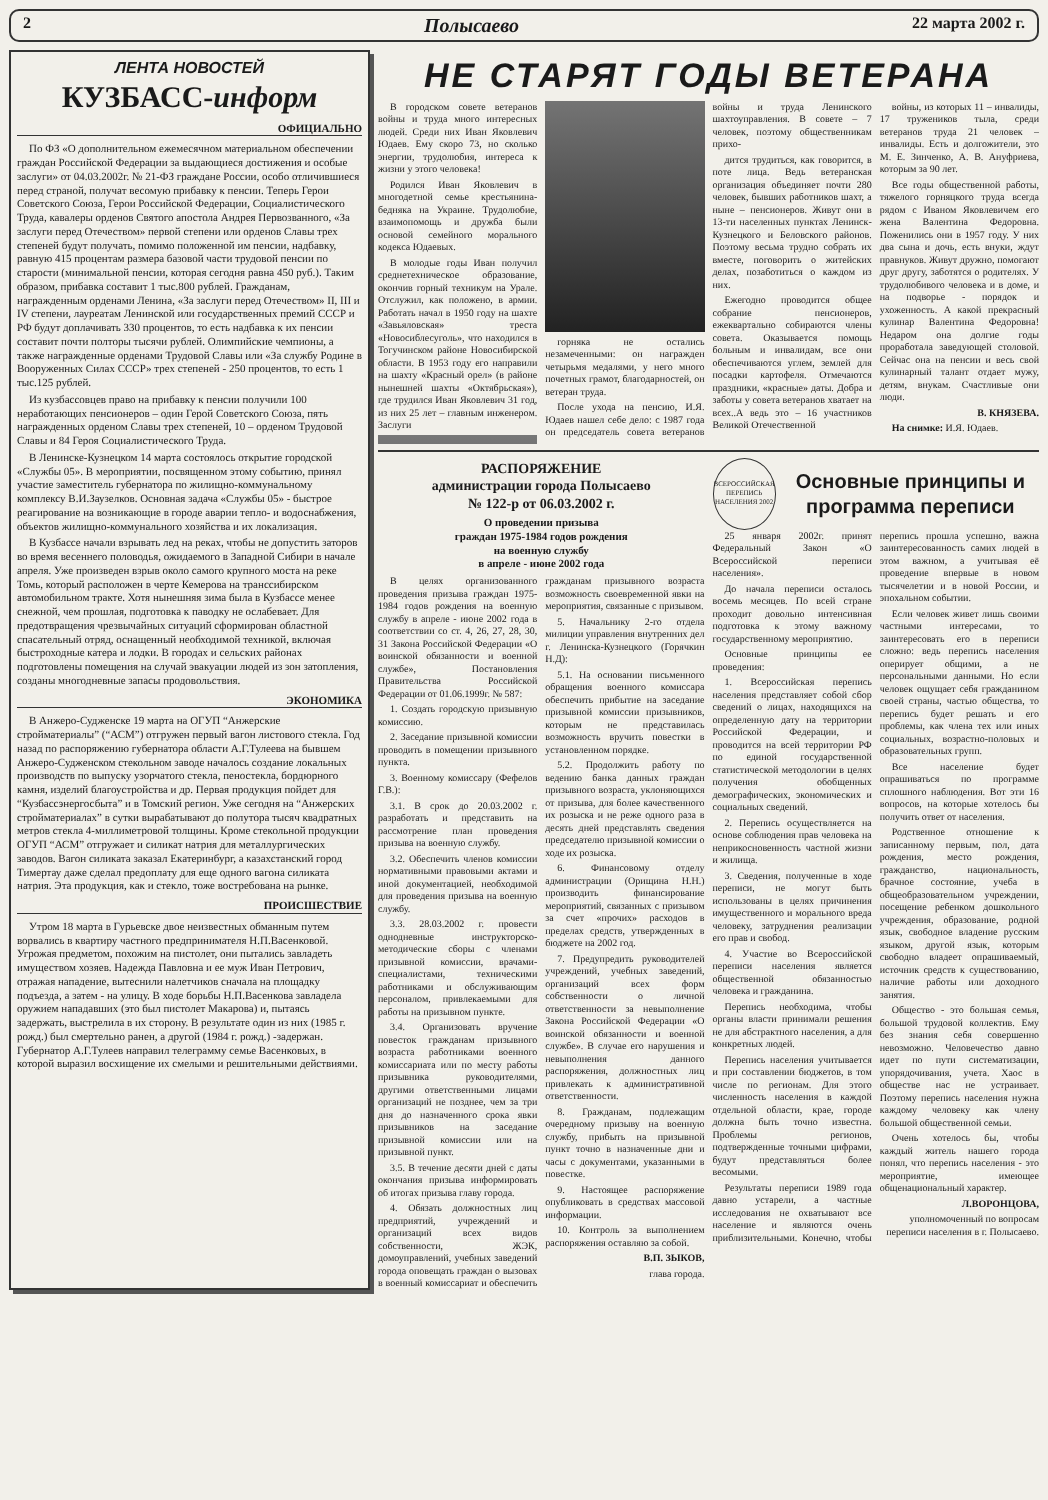2 Полысаево 22 марта 2002 г.
ЛЕНТА НОВОСТЕЙ
КУЗБАСС-информ
ОФИЦИАЛЬНО
По ФЗ «О дополнительном ежемесячном материальном обеспечении граждан Российской Федерации за выдающиеся достижения и особые заслуги» от 04.03.2002г. № 21-ФЗ граждане России, особо отличившиеся перед страной, получат весомую прибавку к пенсии. Теперь Герои Советского Союза, Герои Российской Федерации, Социалистического Труда, кавалеры орденов Святого апостола Андрея Первозванного, «За заслуги перед Отечеством» первой степени или орденов Славы трех степеней будут получать, помимо положенной им пенсии, надбавку, равную 415 процентам размера базовой части трудовой пенсии по старости (минимальной пенсии, которая сегодня равна 450 руб.). Таким образом, прибавка составит 1 тыс.800 рублей. Гражданам, награжденным орденами Ленина, «За заслуги перед Отечеством» II, III и IV степени, лауреатам Ленинской или государственных премий СССР и РФ будут доплачивать 330 процентов, то есть надбавка к их пенсии составит почти полторы тысячи рублей. Олимпийские чемпионы, а также награжденные орденами Трудовой Славы или «За службу Родине в Вооруженных Силах СССР» трех степеней - 250 процентов, то есть 1 тыс.125 рублей.
Из кузбассовцев право на прибавку к пенсии получили 100 неработающих пенсионеров – один Герой Советского Союза, пять награжденных орденом Славы трех степеней, 10 – орденом Трудовой Славы и 84 Героя Социалистического Труда.
В Ленинске-Кузнецком 14 марта состоялось открытие городской «Службы 05». В мероприятии, посвященном этому событию, принял участие заместитель губернатора по жилищно-коммунальному комплексу В.И.Заузелков. Основная задача «Службы 05» - быстрое реагирование на возникающие в городе аварии тепло- и водоснабжения, объектов жилищно-коммунального хозяйства и их локализация.
В Кузбассе начали взрывать лед на реках, чтобы не допустить заторов во время весеннего половодья, ожидаемого в Западной Сибири в начале апреля. Уже произведен взрыв около самого крупного моста на реке Томь, который расположен в черте Кемерова на трансcибирском автомобильном тракте. Хотя нынешняя зима была в Кузбассе менее снежной, чем прошлая, подготовка к паводку не ослабевает. Для предотвращения чрезвычайных ситуаций сформирован областной спасательный отряд, оснащенный необходимой техникой, включая быстроходные катера и лодки. В городах и сельских районах подготовлены помещения на случай эвакуации людей из зон затопления, созданы многодневные запасы продовольствия.
ЭКОНОМИКА
В Анжеро-Судженске 19 марта на ОГУП “Анжерские стройматериалы” (“АСМ”) отгружен первый вагон листового стекла. Год назад по распоряжению губернатора области А.Г.Тулеева на бывшем Анжеро-Судженском стекольном заводе началось создание локальных производств по выпуску узорчатого стекла, пеностекла, бордюрного камня, изделий благоустройства и др. Первая продукция пойдет для “Кузбассэнергосбыта” и в Томский регион. Уже сегодня на “Анжерских стройматериалах” в сутки вырабатывают до полутора тысяч квадратных метров стекла 4-миллиметровой толщины. Кроме стекольной продукции ОГУП “АСМ” отгружает и силикат натрия для металлургических заводов. Вагон силиката заказал Екатеринбург, а казахстанский город Тимертау даже сделал предоплату для еще одного вагона силиката натрия. Эта продукция, как и стекло, тоже востребована на рынке.
ПРОИСШЕСТВИЕ
Утром 18 марта в Гурьевске двое неизвестных обманным путем ворвались в квартиру частного предпринимателя Н.П.Васенковой. Угрожая предметом, похожим на пистолет, они пытались завладеть имуществом хозяев. Надежда Павловна и ее муж Иван Петрович, отражая нападение, вытеснили налетчиков сначала на площадку подъезда, а затем - на улицу. В ходе борьбы Н.П.Васенкова завладела оружием нападавших (это был пистолет Макарова) и, пытаясь задержать, выстрелила в их сторону. В результате один из них (1985 г. рожд.) был смертельно ранен, а другой (1984 г. рожд.) -задержан. Губернатор А.Г.Тулеев направил телеграмму семье Васенковых, в которой выразил восхищение их смелыми и решительными действиями.
НЕ СТАРЯТ ГОДЫ ВЕТЕРАНА
В городском совете ветеранов войны и труда много интересных людей. Среди них Иван Яковлевич Юдаев. Ему скоро 73, но сколько энергии, трудолюбия, интереса к жизни у этого человека!
Родился Иван Яковлевич в многодетной семье крестьянина-бедняка на Украине. Трудолюбие, взаимопомощь и дружба были основой семейного морального кодекса Юдаевых.
В молодые годы Иван получил среднетехническое образование, окончив горный техникум на Урале. Отслужил, как положено, в армии. Работать начал в 1950 году на шахте «Завьяловская» треста «Новосиблесуголь», что находился в Тогучинском районе Новосибирской области. В 1953 году его направили на шахту «Красный орел» (в районе нынешней шахты «Октябрьская»), где трудился Иван Яковлевич 31 год, из них 25 лет – главным инженером. Заслуги
горняка не остались незамеченными: он награжден четырьмя медалями, у него много почетных грамот, благодарностей, он ветеран труда.
После ухода на пенсию, И.Я. Юдаев нашел себе дело: с 1987 года он председатель совета ветеранов войны и труда Ленинского шахтоуправления. В совете – 7 человек, поэтому общественникам прихо-
дится трудиться, как говорится, в поте лица. Ведь ветеранская организация объединяет почти 280 человек, бывших работников шахт, а ныне – пенсионеров. Живут они в 13-ти населенных пунктах Ленинск-Кузнецкого и Беловского районов. Поэтому весьма трудно собрать их вместе, поговорить о житейских делах, позаботиться о каждом из них.
Ежегодно проводится общее собрание пенсионеров, ежеквартально собираются члены совета. Оказывается помощь больным и инвалидам, все они обеспечиваются углем, землей для посадки картофеля. Отмечаются праздники, «красные» даты. Добра и заботы у совета ветеранов хватает на всех..А ведь это – 16 участников Великой Отечественной
войны, из которых 11 – инвалиды, 17 тружеников тыла, среди ветеранов труда 21 человек – инвалиды. Есть и долгожители, это М. Е. Зинченко, А. В. Ануфриева, которым за 90 лет.
Все годы общественной работы, тяжелого горняцкого труда всегда рядом с Иваном Яковлевичем его жена Валентина Федоровна. Поженились они в 1957 году. У них два сына и дочь, есть внуки, ждут правнуков. Живут дружно, помогают друг другу, заботятся о родителях. У трудолюбивого человека и в доме, и на подворье - порядок и ухоженность. А какой прекрасный кулинар Валентина Федоровна! Недаром она долгие годы проработала заведующей столовой. Сейчас она на пенсии и весь свой кулинарный талант отдает мужу, детям, внукам. Счастливые они люди.
В. КНЯЗЕВА.
На снимке: И.Я. Юдаев.
РАСПОРЯЖЕНИЕ
администрации города Полысаево
№ 122-р от 06.03.2002 г.
О проведении призыва
граждан 1975-1984 годов рождения
на военную службу
в апреле - июне 2002 года
В целях организованного проведения призыва граждан 1975-1984 годов рождения на военную службу в апреле - июне 2002 года в соответствии со ст. 4, 26, 27, 28, 30, 31 Закона Российской Федерации «О воинской обязанности и военной службе», Постановления Правительства Российской Федерации от 01.06.1999г. № 587:
1. Создать городскую призывную комиссию.
2. Заседание призывной комиссии проводить в помещении призывного пункта.
3. Военному комиссару (Фефелов Г.В.):
3.1. В срок до 20.03.2002 г. разработать и представить на рассмотрение план проведения призыва на военную службу.
3.2. Обеспечить членов комиссии нормативными правовыми актами и иной документацией, необходимой для проведения призыва на военную службу.
3.3. 28.03.2002 г. провести однодневные инструкторско-методические сборы с членами призывной комиссии, врачами-специалистами, техническими работниками и обслуживающим персоналом, привлекаемыми для работы на призывном пункте.
3.4. Организовать вручение повесток гражданам призывного возраста работниками военного комиссариата или по месту работы призывника руководителями, другими ответственными лицами организаций не позднее, чем за три дня до назначенного срока явки призывников на заседание призывной комиссии или на призывной пункт.
3.5. В течение десяти дней с даты окончания призыва информировать об итогах призыва главу города.
4. Обязать должностных лиц предприятий, учреждений и организаций всех видов собственности, ЖЭК, домоуправлений, учебных заведений города оповещать граждан о вызовах в военный комиссариат и обеспечить гражданам призывного возраста возможность своевременной явки на мероприятия, связанные с призывом.
5. Начальнику 2-го отдела милиции управления внутренних дел г. Ленинска-Кузнецкого (Горячкин Н.Д):
5.1. На основании письменного обращения военного комиссара обеспечить прибытие на заседание призывной комиссии призывников, которым не представилась возможность вручить повестки в установленном порядке.
5.2. Продолжить работу по ведению банка данных граждан призывного возраста, уклоняющихся от призыва, для более качественного их розыска и не реже одного раза в десять дней представлять сведения председателю призывной комиссии о ходе их розыска.
6. Финансовому отделу администрации (Орищина Н.Н.) производить финансирование мероприятий, связанных с призывом за счет «прочих» расходов в пределах средств, утвержденных в бюджете на 2002 год.
7. Предупредить руководителей учреждений, учебных заведений, организаций всех форм собственности о личной ответственности за невыполнение Закона Российской Федерации «О воинской обязанности и военной службе». В случае его нарушения и невыполнения данного распоряжения, должностных лиц привлекать к административной ответственности.
8. Гражданам, подлежащим очередному призыву на военную службу, прибыть на призывной пункт точно в назначенные дни и часы с документами, указанными в повестке.
9. Настоящее распоряжение опубликовать в средствах массовой информации.
10. Контроль за выполнением распоряжения оставляю за собой.
В.П. ЗЫКОВ,
глава города.
ВСЕРОССИЙСКАЯ ПЕРЕПИСЬ НАСЕЛЕНИЯ 2002
Основные принципы и программа переписи
25 января 2002г. принят Федеральный Закон «О Всероссийской переписи населения».
До начала переписи осталось восемь месяцев. По всей стране проходит довольно интенсивная подготовка к этому важному государственному мероприятию.
Основные принципы ее проведения:
1. Всероссийская перепись населения представляет собой сбор сведений о лицах, находящихся на определенную дату на территории Российской Федерации, и проводится на всей территории РФ по единой государственной статистической методологии в целях получения обобщенных демографических, экономических и социальных сведений.
2. Перепись осуществляется на основе соблюдения прав человека на неприкосновенность частной жизни и жилища.
3. Сведения, полученные в ходе переписи, не могут быть использованы в целях причинения имущественного и морального вреда человеку, затруднения реализации его прав и свобод.
4. Участие во Всероссийской переписи населения является общественной обязанностью человека и гражданина.
Перепись необходима, чтобы органы власти принимали решения не для абстрактного населения, а для конкретных людей.
Перепись населения учитывается и при составлении бюджетов, в том числе по регионам. Для этого численность населения в каждой отдельной области, крае, городе должна быть точно известна. Проблемы регионов, подтвержденные точными цифрами, будут представляться более весомыми.
Результаты переписи 1989 года давно устарели, а частные исследования не охватывают все население и являются очень приблизительными. Конечно, чтобы перепись прошла успешно, важна заинтересованность самих людей в этом важном, а учитывая её проведение впервые в новом тысячелетии и в новой России, и эпохальном событии.
Если человек живет лишь своими частными интересами, то заинтересовать его в переписи сложно: ведь перепись населения оперирует общими, а не персональными данными. Но если человек ощущает себя гражданином своей страны, частью общества, то перепись будет решать и его проблемы, как члена тех или иных социальных, возрастно-половых и образовательных групп.
Все население будет опрашиваться по программе сплошного наблюдения. Вот эти 16 вопросов, на которые хотелось бы получить ответ от населения.
Родственное отношение к записанному первым, пол, дата рождения, место рождения, гражданство, национальность, брачное состояние, учеба в общеобразовательном учреждении, посещение ребенком дошкольного учреждения, образование, родной язык, свободное владение русским языком, другой язык, которым свободно владеет опрашиваемый, источник средств к существованию, наличие работы или доходного занятия.
Общество - это большая семья, большой трудовой коллектив. Ему без знания себя совершенно невозможно. Человечество давно идет по пути систематизации, упорядочивания, учета. Хаос в обществе нас не устраивает. Поэтому перепись населения нужна каждому человеку как члену большой общественной семьи.
Очень хотелось бы, чтобы каждый житель нашего города понял, что перепись населения - это мероприятие, имеющее общенациональный характер.
Л.ВОРОНЦОВА,
уполномоченный по вопросам переписи населения в г. Полысаево.